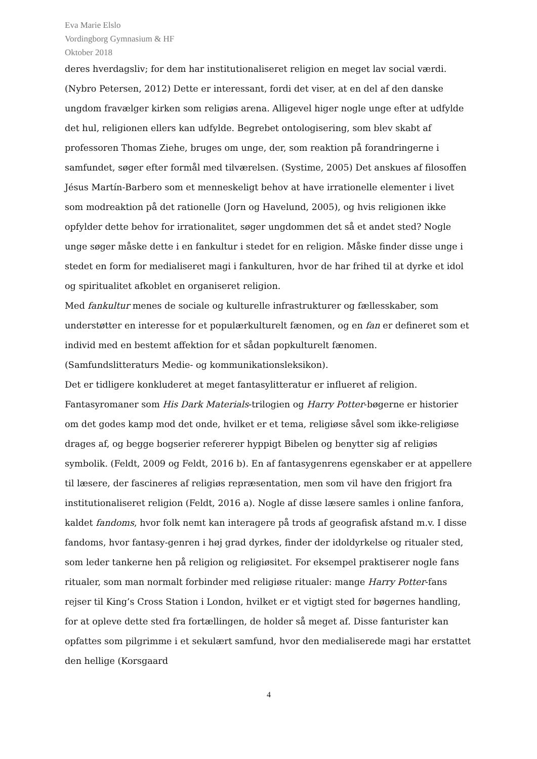Eva Marie Elslo
Vordingborg Gymnasium & HF
Oktober 2018
deres hverdagsliv; for dem har institutionaliseret religion en meget lav social værdi. (Nybro Petersen, 2012) Dette er interessant, fordi det viser, at en del af den danske ungdom fravælger kirken som religiøs arena. Alligevel higer nogle unge efter at udfylde det hul, religionen ellers kan udfylde. Begrebet ontologisering, som blev skabt af professoren Thomas Ziehe, bruges om unge, der, som reaktion på forandringerne i samfundet, søger efter formål med tilværelsen. (Systime, 2005) Det anskues af filosoffen Jésus Martín-Barbero som et menneskeligt behov at have irrationelle elementer i livet som modreaktion på det rationelle (Jorn og Havelund, 2005), og hvis religionen ikke opfylder dette behov for irrationalitet, søger ungdommen det så et andet sted? Nogle unge søger måske dette i en fankultur i stedet for en religion. Måske finder disse unge i stedet en form for medialiseret magi i fankulturen, hvor de har frihed til at dyrke et idol og spiritualitet afkoblet en organiseret religion.
Med fankultur menes de sociale og kulturelle infrastrukturer og fællesskaber, som understøtter en interesse for et populærkulturelt fænomen, og en fan er defineret som et individ med en bestemt affektion for et sådan popkulturelt fænomen. (Samfundslitteraturs Medie- og kommunikationsleksikon).
Det er tidligere konkluderet at meget fantasylitteratur er influeret af religion. Fantasyromaner som His Dark Materials-trilogien og Harry Potter-bøgerne er historier om det godes kamp mod det onde, hvilket er et tema, religiøse såvel som ikke-religiøse drages af, og begge bogserier refererer hyppigt Bibelen og benytter sig af religiøs symbolik. (Feldt, 2009 og Feldt, 2016 b). En af fantasygenrens egenskaber er at appellere til læsere, der fascineres af religiøs repræsentation, men som vil have den frigjort fra institutionaliseret religion (Feldt, 2016 a). Nogle af disse læsere samles i online fanfora, kaldet fandoms, hvor folk nemt kan interagere på trods af geografisk afstand m.v. I disse fandoms, hvor fantasy-genren i høj grad dyrkes, finder der idoldyrkelse og ritualer sted, som leder tankerne hen på religion og religiøsitet. For eksempel praktiserer nogle fans ritualer, som man normalt forbinder med religiøse ritualer: mange Harry Potter-fans rejser til King’s Cross Station i London, hvilket er et vigtigt sted for bøgernes handling, for at opleve dette sted fra fortællingen, de holder så meget af. Disse fanturister kan opfattes som pilgrimme i et sekulært samfund, hvor den medialiserede magi har erstattet den hellige (Korsgaard
4